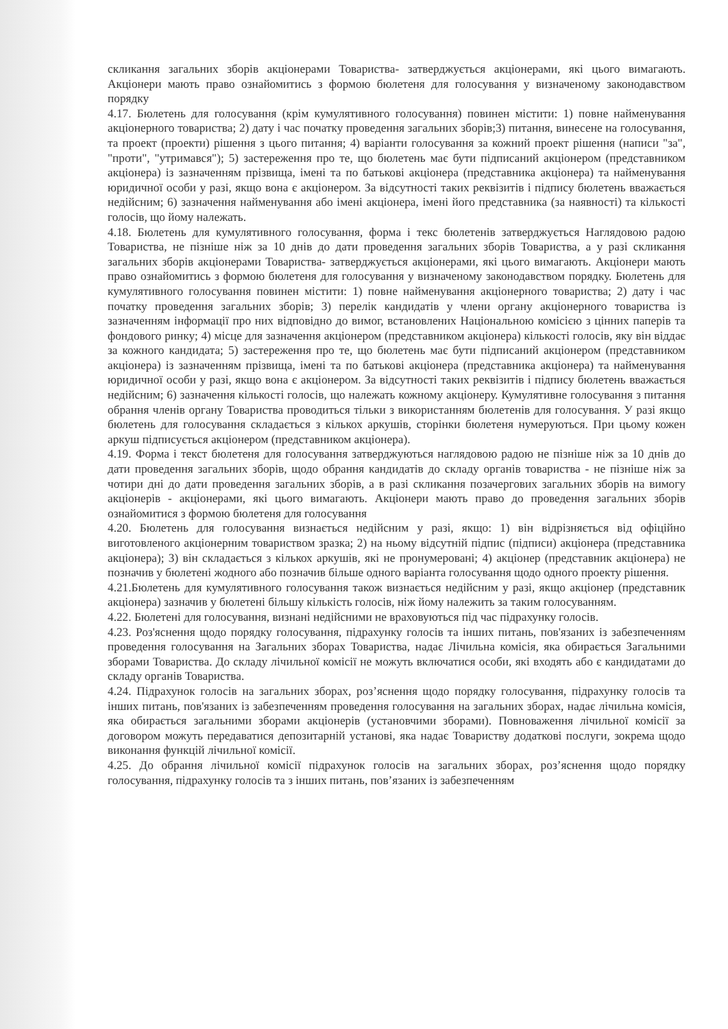скликання загальних зборів акціонерами Товариства- затверджується акціонерами, які цього вимагають. Акціонери мають право ознайомитись з формою бюлетеня для голосування у визначеному законодавством порядку
4.17. Бюлетень для голосування (крім кумулятивного голосування) повинен містити: 1) повне найменування акціонерного товариства; 2) дату і час початку проведення загальних зборів;3) питання, винесене на голосування, та проект (проекти) рішення з цього питання; 4) варіанти голосування за кожний проект рішення (написи "за", "проти", "утримався"); 5) застереження про те, що бюлетень має бути підписаний акціонером (представником акціонера) із зазначенням прізвища, імені та по батькові акціонера (представника акціонера) та найменування юридичної особи у разі, якщо вона є акціонером. За відсутності таких реквізитів і підпису бюлетень вважається недійсним; 6) зазначення найменування або імені акціонера, імені його представника (за наявності) та кількості голосів, що йому належать.
4.18. Бюлетень для кумулятивного голосування, форма і текс бюлетенів затверджується Наглядовою радою Товариства, не пізніше ніж за 10 днів до дати проведення загальних зборів Товариства, а у разі скликання загальних зборів акціонерами Товариства- затверджується акціонерами, які цього вимагають. Акціонери мають право ознайомитись з формою бюлетеня для голосування у визначеному законодавством порядку. Бюлетень для кумулятивного голосування повинен містити: 1) повне найменування акціонерного товариства; 2) дату і час початку проведення загальних зборів; 3) перелік кандидатів у члени органу акціонерного товариства із зазначенням інформації про них відповідно до вимог, встановлених Національною комісією з цінних паперів та фондового ринку; 4) місце для зазначення акціонером (представником акціонера) кількості голосів, яку він віддає за кожного кандидата; 5) застереження про те, що бюлетень має бути підписаний акціонером (представником акціонера) із зазначенням прізвища, імені та по батькові акціонера (представника акціонера) та найменування юридичної особи у разі, якщо вона є акціонером. За відсутності таких реквізитів і підпису бюлетень вважається недійсним; 6) зазначення кількості голосів, що належать кожному акціонеру. Кумулятивне голосування з питання обрання членів органу Товариства проводиться тільки з використанням бюлетенів для голосування. У разі якщо бюлетень для голосування складається з кількох аркушів, сторінки бюлетеня нумеруються. При цьому кожен аркуш підписується акціонером (представником акціонера).
4.19. Форма і текст бюлетеня для голосування затверджуються наглядовою радою не пізніше ніж за 10 днів до дати проведення загальних зборів, щодо обрання кандидатів до складу органів товариства - не пізніше ніж за чотири дні до дати проведення загальних зборів, а в разі скликання позачергових загальних зборів на вимогу акціонерів - акціонерами, які цього вимагають. Акціонери мають право до проведення загальних зборів ознайомитися з формою бюлетеня для голосування
4.20. Бюлетень для голосування визнається недійсним у разі, якщо: 1) він відрізняється від офіційно виготовленого акціонерним товариством зразка; 2) на ньому відсутній підпис (підписи) акціонера (представника акціонера); 3) він складається з кількох аркушів, які не пронумеровані; 4) акціонер (представник акціонера) не позначив у бюлетені жодного або позначив більше одного варіанта голосування щодо одного проекту рішення.
4.21.Бюлетень для кумулятивного голосування також визнається недійсним у разі, якщо акціонер (представник акціонера) зазначив у бюлетені більшу кількість голосів, ніж йому належить за таким голосуванням.
4.22. Бюлетені для голосування, визнані недійсними не враховуються під час підрахунку голосів.
4.23. Роз'яснення щодо порядку голосування, підрахунку голосів та інших питань, пов'язаних із забезпеченням проведення голосування на Загальних зборах Товариства, надає Лічильна комісія, яка обирається Загальними зборами Товариства. До складу лічильної комісії не можуть включатися особи, які входять або є кандидатами до складу органів Товариства.
4.24. Підрахунок голосів на загальних зборах, роз’яснення щодо порядку голосування, підрахунку голосів та інших питань, пов'язаних із забезпеченням проведення голосування на загальних зборах, надає лічильна комісія, яка обирається загальними зборами акціонерів (установчими зборами). Повноваження лічильної комісії за договором можуть передаватися депозитарній установі, яка надає Товариству додаткові послуги, зокрема щодо виконання функцій лічильної комісії.
4.25. До обрання лічильної комісії підрахунок голосів на загальних зборах, роз’яснення щодо порядку голосування, підрахунку голосів та з інших питань, пов’язаних із забезпеченням